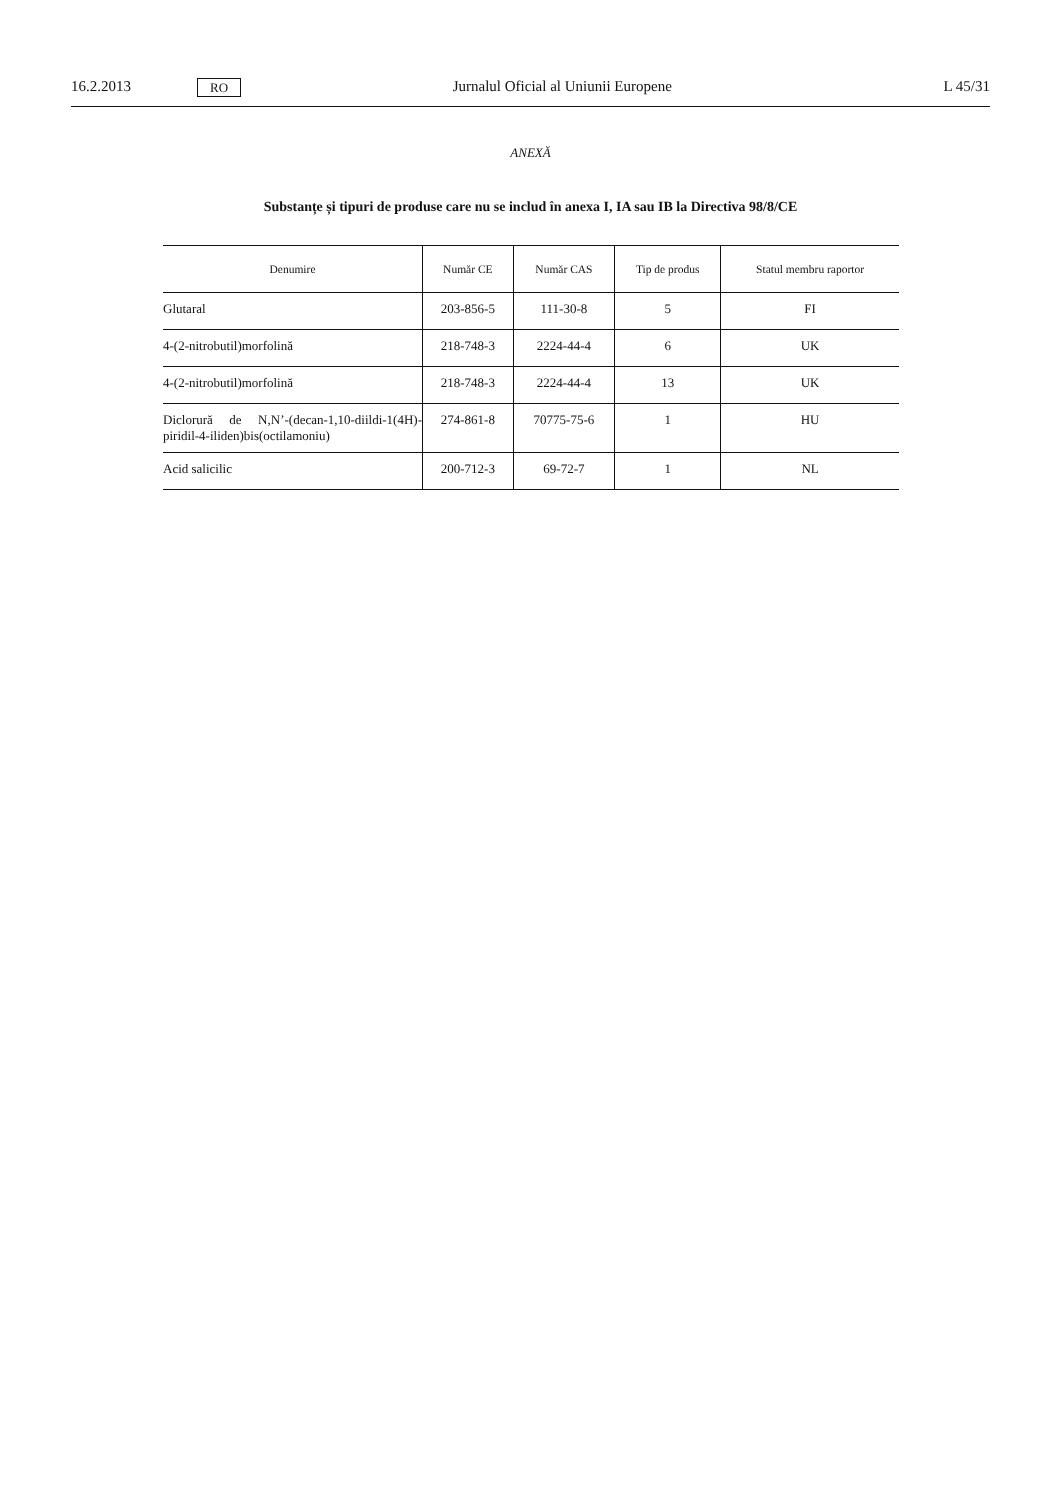16.2.2013 RO Jurnalul Oficial al Uniunii Europene L 45/31
ANEXĂ
Substanțe și tipuri de produse care nu se includ în anexa I, IA sau IB la Directiva 98/8/CE
| Denumire | Număr CE | Număr CAS | Tip de produs | Statul membru raportor |
| --- | --- | --- | --- | --- |
| Glutaral | 203-856-5 | 111-30-8 | 5 | FI |
| 4-(2-nitrobutil)morfolină | 218-748-3 | 2224-44-4 | 6 | UK |
| 4-(2-nitrobutil)morfolină | 218-748-3 | 2224-44-4 | 13 | UK |
| Diclorură de N,N’-(decan-1,10-diildi-1(4H)-piridil-4-iliden)bis(octilamoniu) | 274-861-8 | 70775-75-6 | 1 | HU |
| Acid salicilic | 200-712-3 | 69-72-7 | 1 | NL |